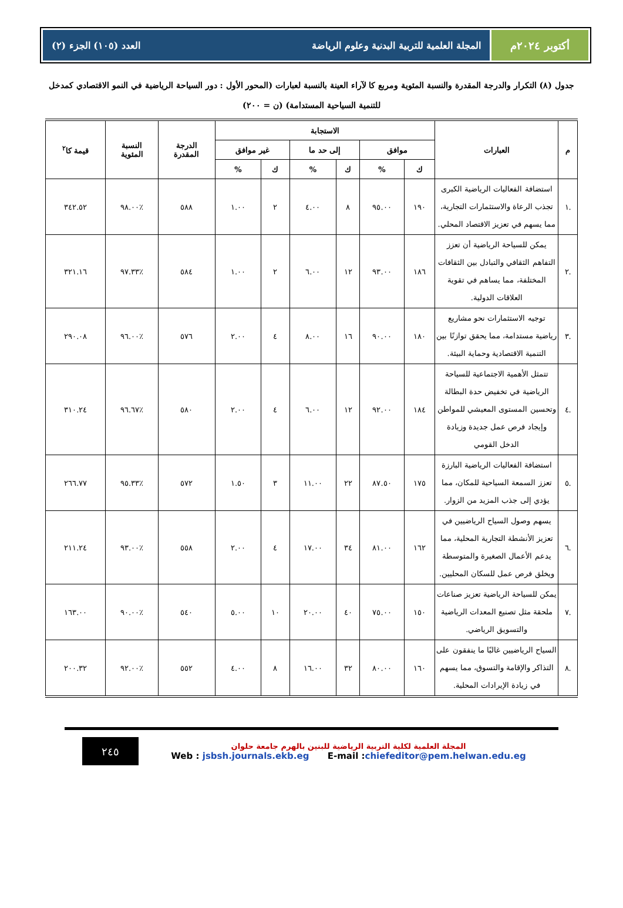أكتوبر ٢٠٢٤م المجلة العلمية للتربية البدنية وعلوم الرياضة العدد (١٠٥) الجزء (٢)
جدول (٨) التكرار والدرجة المقدرة والنسبة المئوية ومربع كا لآراء العينة بالنسبة لعبارات (المحور الأول : دور السياحة الرياضية في النمو الاقتصادي كمدخل للتنمية السياحية المستدامة) (ن = ٢٠٠)
| م | العبارات | الاستجابة | | | | | | الدرجة المقدرة | النسبة المئوية | قيمة كا<sup>٢</sup> |
| --- | --- | --- | --- | --- | --- | --- | --- | --- | --- | --- |
| | | موافق | | إلى حد ما | | غير موافق | | | | |
| | | ك | % | ك | % | ك | % | | | |
| .١ | استضافة الفعاليات الرياضية الكبرى تجذب الرعاة والاستثمارات التجارية، مما يسهم في تعزيز الاقتصاد المحلي. | ١٩٠ | ٩٥.٠٠ | ٨ | ٤.٠٠ | ٢ | ١.٠٠ | ٥٨٨ | ٪٩٨.٠٠ | ٣٤٢.٥٢ |
| .٢ | يمكن للسياحة الرياضية أن تعزز التفاهم الثقافي والتبادل بين الثقافات المختلفة، مما يساهم في تقوية العلاقات الدولية. | ١٨٦ | ٩٣.٠٠ | ١٢ | ٦.٠٠ | ٢ | ١.٠٠ | ٥٨٤ | ٪٩٧.٣٣ | ٣٢١.١٦ |
| .٣ | توجيه الاستثمارات نحو مشاريع رياضية مستدامة، مما يحقق توازنًا بين التنمية الاقتصادية وحماية البيئة. | ١٨٠ | ٩٠.٠٠ | ١٦ | ٨.٠٠ | ٤ | ٢.٠٠ | ٥٧٦ | ٪٩٦.٠٠ | ٢٩٠.٠٨ |
| .٤ | تتمثل الأهمية الاجتماعية للسياحة الرياضية في تخفيض حدة البطالة وتحسين المستوى المعيشي للمواطن وإيجاد فرص عمل جديدة وزيادة الدخل القومي | ١٨٤ | ٩٢.٠٠ | ١٢ | ٦.٠٠ | ٤ | ٢.٠٠ | ٥٨٠ | ٪٩٦.٦٧ | ٣١٠.٢٤ |
| .٥ | استضافة الفعاليات الرياضية البارزة تعزز السمعة السياحية للمكان، مما يؤدي إلى جذب المزيد من الزوار. | ١٧٥ | ٨٧.٥٠ | ٢٢ | ١١.٠٠ | ٣ | ١.٥٠ | ٥٧٢ | ٪٩٥.٣٣ | ٢٦٦.٧٧ |
| .٦ | يسهم وصول السياح الرياضيين في تعزيز الأنشطة التجارية المحلية، مما يدعم الأعمال الصغيرة والمتوسطة ويخلق فرص عمل للسكان المحليين. | ١٦٢ | ٨١.٠٠ | ٣٤ | ١٧.٠٠ | ٤ | ٢.٠٠ | ٥٥٨ | ٪٩٣.٠٠ | ٢١١.٢٤ |
| .٧ | يمكن للسياحة الرياضية تعزيز صناعات ملحقة مثل تصنيع المعدات الرياضية والتسويق الرياضي. | ١٥٠ | ٧٥.٠٠ | ٤٠ | ٢٠.٠٠ | ١٠ | ٥.٠٠ | ٥٤٠ | ٪٩٠.٠٠ | ١٦٣.٠٠ |
| .٨ | السياح الرياضيين غالبًا ما ينفقون على التذاكر والإقامة والتسوق، مما يسهم في زيادة الإيرادات المحلية. | ١٦٠ | ٨٠.٠٠ | ٣٢ | ١٦.٠٠ | ٨ | ٤.٠٠ | ٥٥٢ | ٪٩٢.٠٠ | ٢٠٠.٣٢ |
المجلة العلمية لكلية التربية الرياضية للبنين بالهرم جامعة حلوان
Web : jsbsh.journals.ekb.eg E-mail :chiefeditor@pem.helwan.edu.eg
٢٤٥